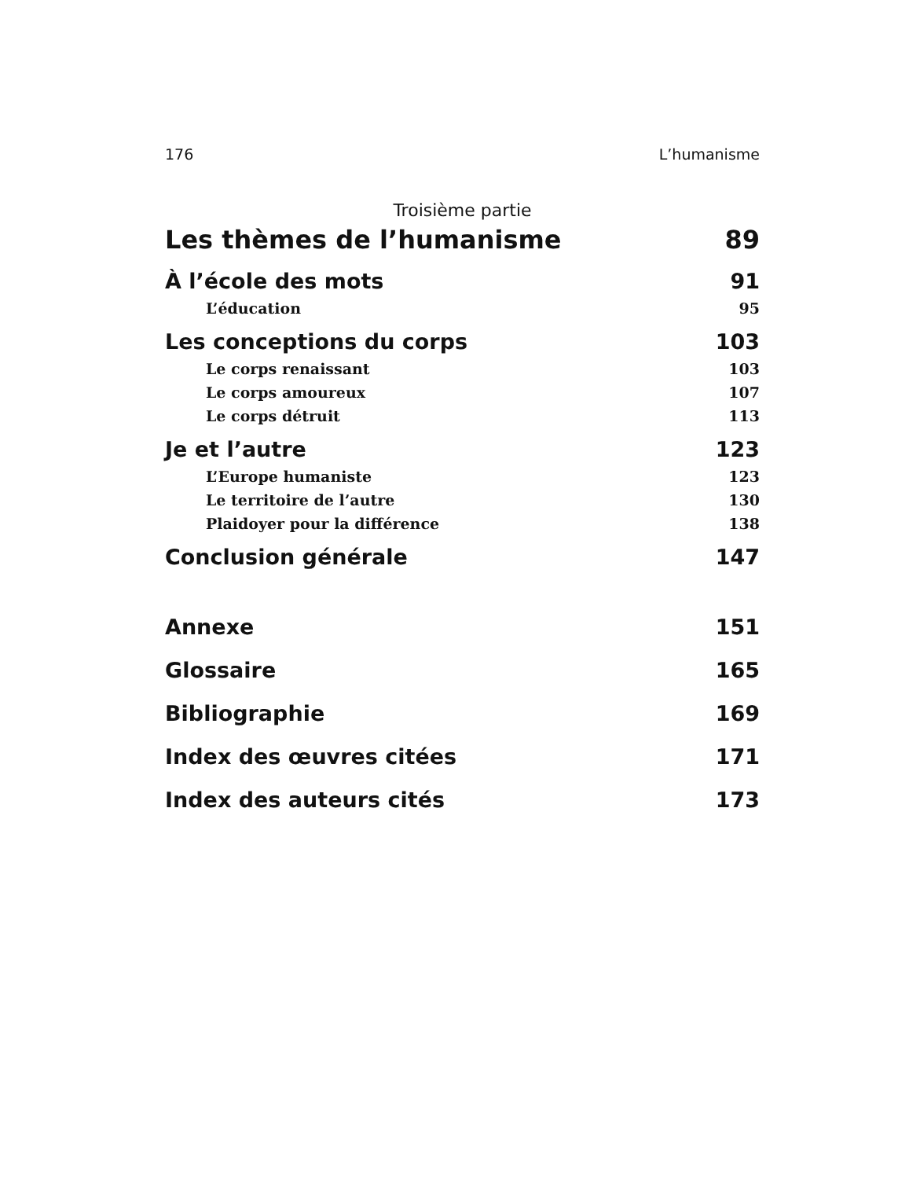176 L’humanisme
Troisième partie
Les thèmes de l’humanisme 89
À l’école des mots 91
L’éducation 95
Les conceptions du corps 103
Le corps renaissant 103
Le corps amoureux 107
Le corps détruit 113
Je et l’autre 123
L’Europe humaniste 123
Le territoire de l’autre 130
Plaidoyer pour la différence 138
Conclusion générale 147
Annexe 151
Glossaire 165
Bibliographie 169
Index des œuvres citées 171
Index des auteurs cités 173